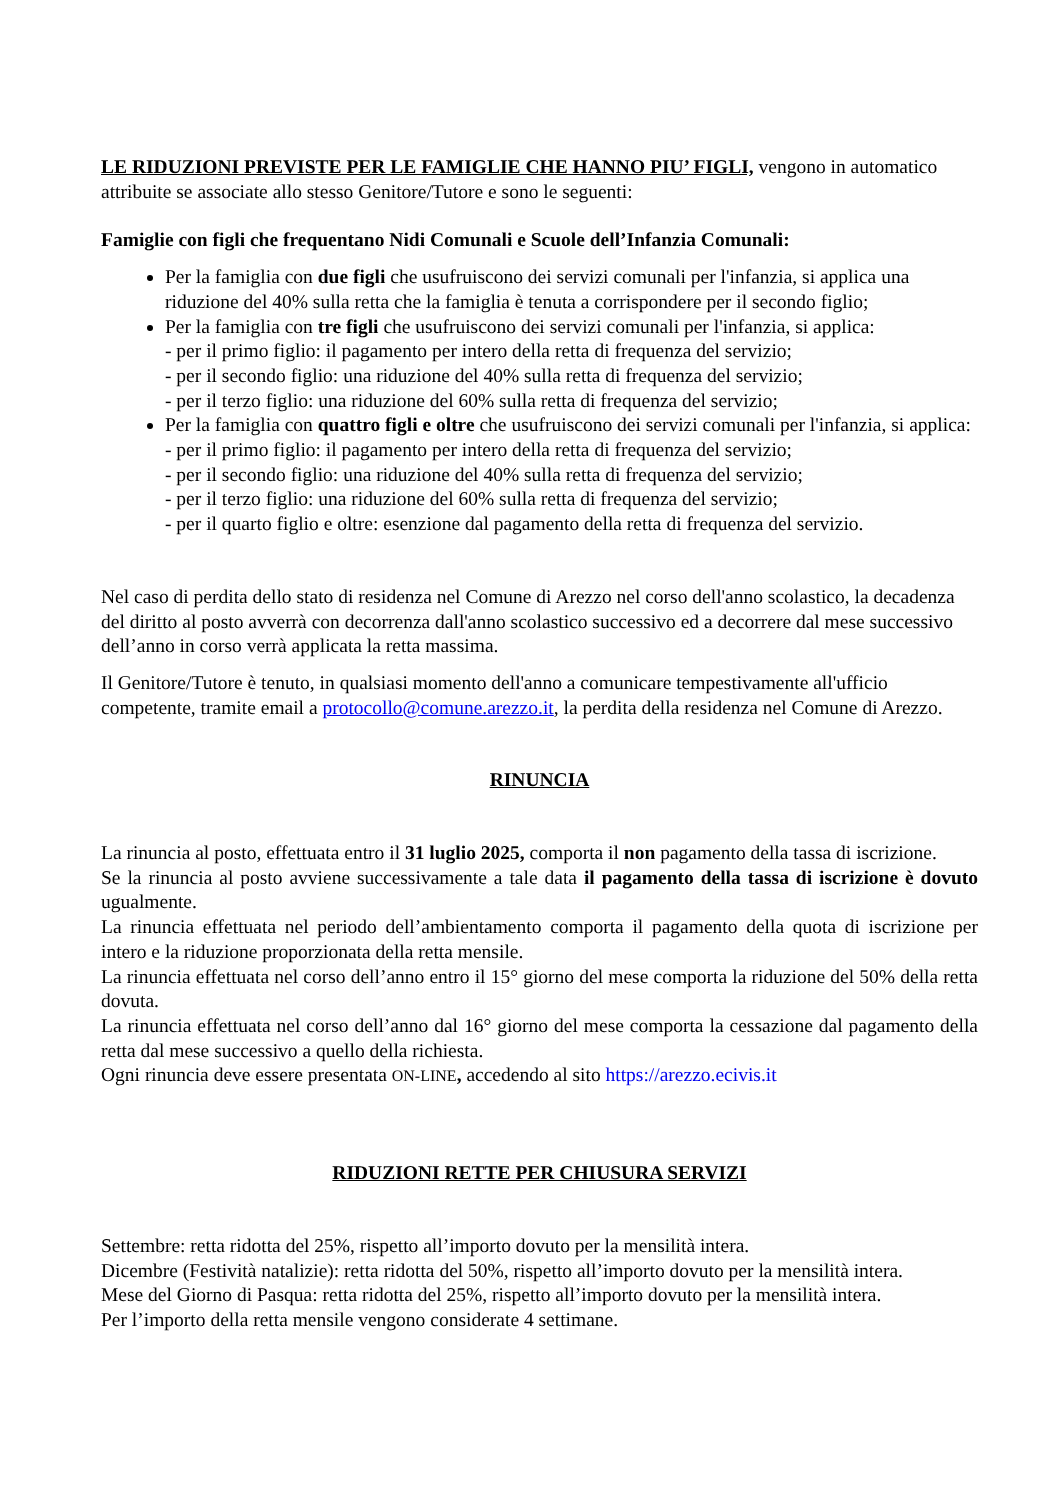LE RIDUZIONI PREVISTE PER LE FAMIGLIE CHE HANNO PIU’ FIGLI, vengono in automatico attribuite se associate allo stesso Genitore/Tutore e sono le seguenti:
Famiglie con figli che frequentano Nidi Comunali e Scuole dell’Infanzia Comunali:
Per la famiglia con due figli che usufruiscono dei servizi comunali per l'infanzia, si applica una riduzione del 40% sulla retta che la famiglia è tenuta a corrispondere per il secondo figlio;
Per la famiglia con tre figli che usufruiscono dei servizi comunali per l'infanzia, si applica:
- per il primo figlio: il pagamento per intero della retta di frequenza del servizio;
- per il secondo figlio: una riduzione del 40% sulla retta di frequenza del servizio;
- per il terzo figlio: una riduzione del 60% sulla retta di frequenza del servizio;
Per la famiglia con quattro figli e oltre che usufruiscono dei servizi comunali per l'infanzia, si applica:
- per il primo figlio: il pagamento per intero della retta di frequenza del servizio;
- per il secondo figlio: una riduzione del 40% sulla retta di frequenza del servizio;
- per il terzo figlio: una riduzione del 60% sulla retta di frequenza del servizio;
- per il quarto figlio e oltre: esenzione dal pagamento della retta di frequenza del servizio.
Nel caso di perdita dello stato di residenza nel Comune di Arezzo nel corso dell'anno scolastico, la decadenza del diritto al posto avverrà con decorrenza dall'anno scolastico successivo ed a decorrere dal mese successivo dell’anno in corso verrà applicata la retta massima.
Il Genitore/Tutore è tenuto, in qualsiasi momento dell'anno a comunicare tempestivamente all'ufficio competente, tramite email a protocollo@comune.arezzo.it, la perdita della residenza nel Comune di Arezzo.
RINUNCIA
La rinuncia al posto, effettuata entro il 31 luglio 2025, comporta il non pagamento della tassa di iscrizione.
Se la rinuncia al posto avviene successivamente a tale data il pagamento della tassa di iscrizione è dovuto ugualmente.
La rinuncia effettuata nel periodo dell’ambientamento comporta il pagamento della quota di iscrizione per intero e la riduzione proporzionata della retta mensile.
La rinuncia effettuata nel corso dell’anno entro il 15° giorno del mese comporta la riduzione del 50% della retta dovuta.
La rinuncia effettuata nel corso dell’anno dal 16° giorno del mese comporta la cessazione dal pagamento della retta dal mese successivo a quello della richiesta.
Ogni rinuncia deve essere presentata ON-LINE, accedendo al sito https://arezzo.ecivis.it
RIDUZIONI RETTE PER CHIUSURA SERVIZI
Settembre: retta ridotta del 25%, rispetto all’importo dovuto per la mensilità intera.
Dicembre (Festività natalizie): retta ridotta del 50%, rispetto all’importo dovuto per la mensilità intera.
Mese del Giorno di Pasqua: retta ridotta del 25%, rispetto all’importo dovuto per la mensilità intera.
Per l’importo della retta mensile vengono considerate 4 settimane.